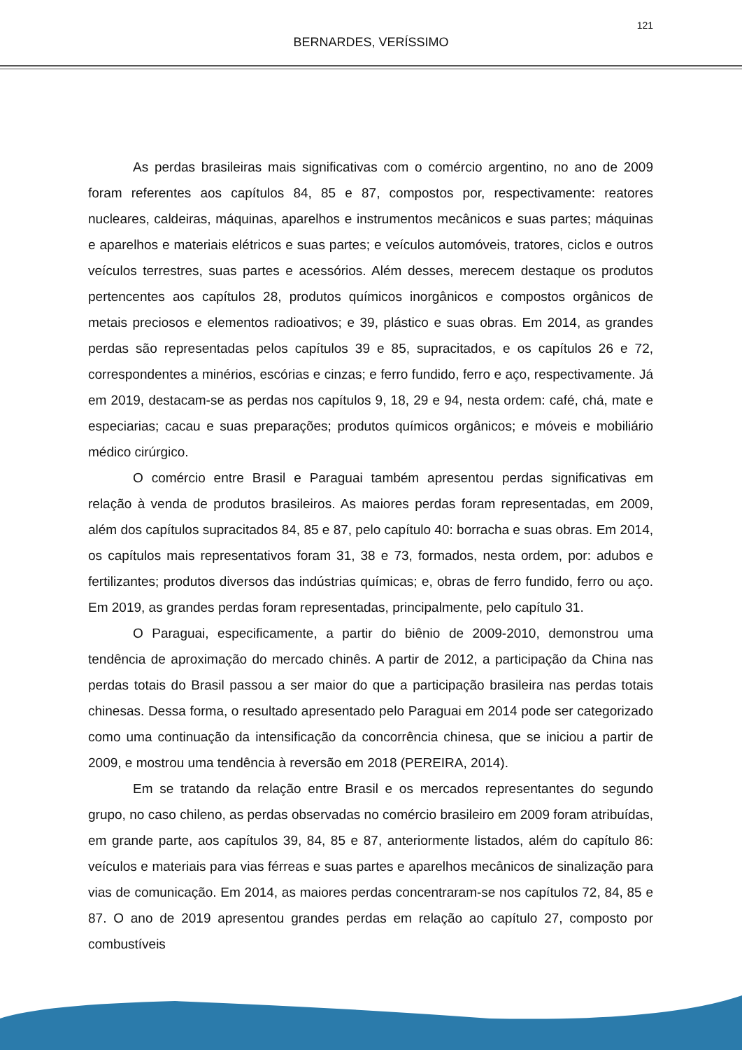121
BERNARDES, VERÍSSIMO
As perdas brasileiras mais significativas com o comércio argentino, no ano de 2009 foram referentes aos capítulos 84, 85 e 87, compostos por, respectivamente: reatores nucleares, caldeiras, máquinas, aparelhos e instrumentos mecânicos e suas partes; máquinas e aparelhos e materiais elétricos e suas partes; e veículos automóveis, tratores, ciclos e outros veículos terrestres, suas partes e acessórios. Além desses, merecem destaque os produtos pertencentes aos capítulos 28, produtos químicos inorgânicos e compostos orgânicos de metais preciosos e elementos radioativos; e 39, plástico e suas obras. Em 2014, as grandes perdas são representadas pelos capítulos 39 e 85, supracitados, e os capítulos 26 e 72, correspondentes a minérios, escórias e cinzas; e ferro fundido, ferro e aço, respectivamente. Já em 2019, destacam-se as perdas nos capítulos 9, 18, 29 e 94, nesta ordem: café, chá, mate e especiarias; cacau e suas preparações; produtos químicos orgânicos; e móveis e mobiliário médico cirúrgico.
O comércio entre Brasil e Paraguai também apresentou perdas significativas em relação à venda de produtos brasileiros. As maiores perdas foram representadas, em 2009, além dos capítulos supracitados 84, 85 e 87, pelo capítulo 40: borracha e suas obras. Em 2014, os capítulos mais representativos foram 31, 38 e 73, formados, nesta ordem, por: adubos e fertilizantes; produtos diversos das indústrias químicas; e, obras de ferro fundido, ferro ou aço. Em 2019, as grandes perdas foram representadas, principalmente, pelo capítulo 31.
O Paraguai, especificamente, a partir do biênio de 2009-2010, demonstrou uma tendência de aproximação do mercado chinês. A partir de 2012, a participação da China nas perdas totais do Brasil passou a ser maior do que a participação brasileira nas perdas totais chinesas. Dessa forma, o resultado apresentado pelo Paraguai em 2014 pode ser categorizado como uma continuação da intensificação da concorrência chinesa, que se iniciou a partir de 2009, e mostrou uma tendência à reversão em 2018 (PEREIRA, 2014).
Em se tratando da relação entre Brasil e os mercados representantes do segundo grupo, no caso chileno, as perdas observadas no comércio brasileiro em 2009 foram atribuídas, em grande parte, aos capítulos 39, 84, 85 e 87, anteriormente listados, além do capítulo 86: veículos e materiais para vias férreas e suas partes e aparelhos mecânicos de sinalização para vias de comunicação. Em 2014, as maiores perdas concentraram-se nos capítulos 72, 84, 85 e 87. O ano de 2019 apresentou grandes perdas em relação ao capítulo 27, composto por combustíveis